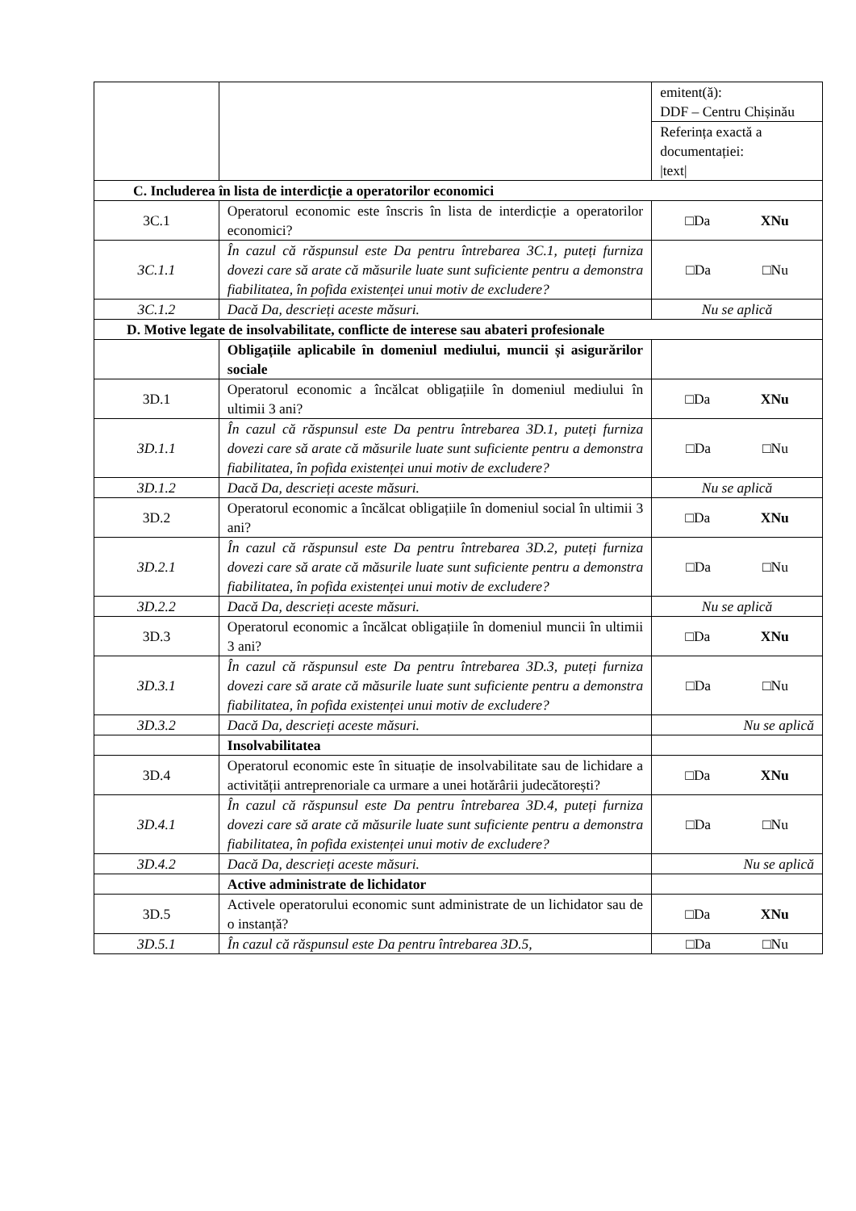| | | emitent(ă): DDF – Centru Chișinău |
| | | Referința exactă a documentației: /text/ |
| C. Includerea în lista de interdicție a operatorilor economici | | |
| 3C.1 | Operatorul economic este înscris în lista de interdicție a operatorilor economici? | □Da XNu |
| 3C.1.1 | În cazul că răspunsul este Da pentru întrebarea 3C.1, puteți furniza dovezi care să arate că măsurile luate sunt suficiente pentru a demonstra fiabilitatea, în pofida existenței unui motiv de excludere? | □Da □Nu |
| 3C.1.2 | Dacă Da, descrieți aceste măsuri. | Nu se aplică |
| D. Motive legate de insolvabilitate, conflicte de interese sau abateri profesionale | | |
| | Obligațiile aplicabile în domeniul mediului, muncii și asigurărilor sociale | |
| 3D.1 | Operatorul economic a încălcat obligațiile în domeniul mediului în ultimii 3 ani? | □Da XNu |
| 3D.1.1 | În cazul că răspunsul este Da pentru întrebarea 3D.1, puteți furniza dovezi care să arate că măsurile luate sunt suficiente pentru a demonstra fiabilitatea, în pofida existenței unui motiv de excludere? | □Da □Nu |
| 3D.1.2 | Dacă Da, descrieți aceste măsuri. | Nu se aplică |
| 3D.2 | Operatorul economic a încălcat obligațiile în domeniul social în ultimii 3 ani? | □Da XNu |
| 3D.2.1 | În cazul că răspunsul este Da pentru întrebarea 3D.2, puteți furniza dovezi care să arate că măsurile luate sunt suficiente pentru a demonstra fiabilitatea, în pofida existenței unui motiv de excludere? | □Da □Nu |
| 3D.2.2 | Dacă Da, descrieți aceste măsuri. | Nu se aplică |
| 3D.3 | Operatorul economic a încălcat obligațiile în domeniul muncii în ultimii 3 ani? | □Da XNu |
| 3D.3.1 | În cazul că răspunsul este Da pentru întrebarea 3D.3, puteți furniza dovezi care să arate că măsurile luate sunt suficiente pentru a demonstra fiabilitatea, în pofida existenței unui motiv de excludere? | □Da □Nu |
| 3D.3.2 | Dacă Da, descrieți aceste măsuri. | Nu se aplică |
| | Insolvabilitatea | |
| 3D.4 | Operatorul economic este în situație de insolvabilitate sau de lichidare a activității antreprenoriale ca urmare a unei hotărârii judecătorești? | □Da XNu |
| 3D.4.1 | În cazul că răspunsul este Da pentru întrebarea 3D.4, puteți furniza dovezi care să arate că măsurile luate sunt suficiente pentru a demonstra fiabilitatea, în pofida existenței unui motiv de excludere? | □Da □Nu |
| 3D.4.2 | Dacă Da, descrieți aceste măsuri. | Nu se aplică |
| | Active administrate de lichidator | |
| 3D.5 | Activele operatorului economic sunt administrate de un lichidator sau de o instanță? | □Da XNu |
| 3D.5.1 | În cazul că răspunsul este Da pentru întrebarea 3D.5, | □Da □Nu |